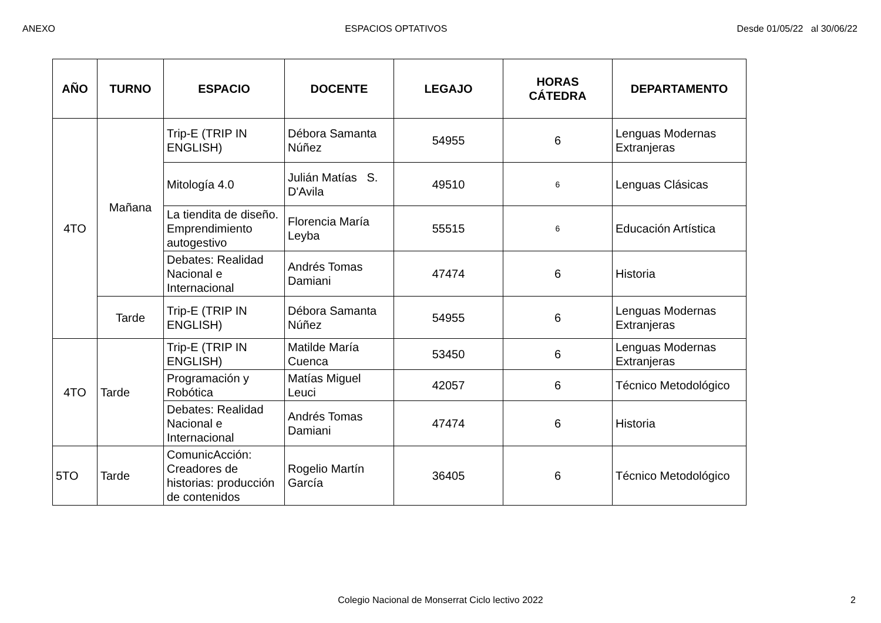ANEXO ESPACIOS OPTATIVOS Desde 01/05/22 al 30/06/22
| AÑO | TURNO | ESPACIO | DOCENTE | LEGAJO | HORAS CÁTEDRA | DEPARTAMENTO |
| --- | --- | --- | --- | --- | --- | --- |
| 4TO | Mañana | Trip-E (TRIP IN ENGLISH) | Débora Samanta Núñez | 54955 | 6 | Lenguas Modernas Extranjeras |
| | | Mitología 4.0 | Julián Matías S. D'Avila | 49510 | 6 | Lenguas Clásicas |
| | | La tiendita de diseño. Emprendimiento autogestivo | Florencia María Leyba | 55515 | 6 | Educación Artística |
| | | Debates: Realidad Nacional e Internacional | Andrés Tomas Damiani | 47474 | 6 | Historia |
| | Tarde | Trip-E (TRIP IN ENGLISH) | Débora Samanta Núñez | 54955 | 6 | Lenguas Modernas Extranjeras |
| 4TO | Tarde | Trip-E (TRIP IN ENGLISH) | Matilde María Cuenca | 53450 | 6 | Lenguas Modernas Extranjeras |
| | | Programación y Robótica | Matías Miguel Leuci | 42057 | 6 | Técnico Metodológico |
| | | Debates: Realidad Nacional e Internacional | Andrés Tomas Damiani | 47474 | 6 | Historia |
| 5TO | Tarde | ComunicAcción: Creadores de historias: producción de contenidos | Rogelio Martín García | 36405 | 6 | Técnico Metodológico |
Colegio Nacional de Monserrat Ciclo lectivo 2022 2